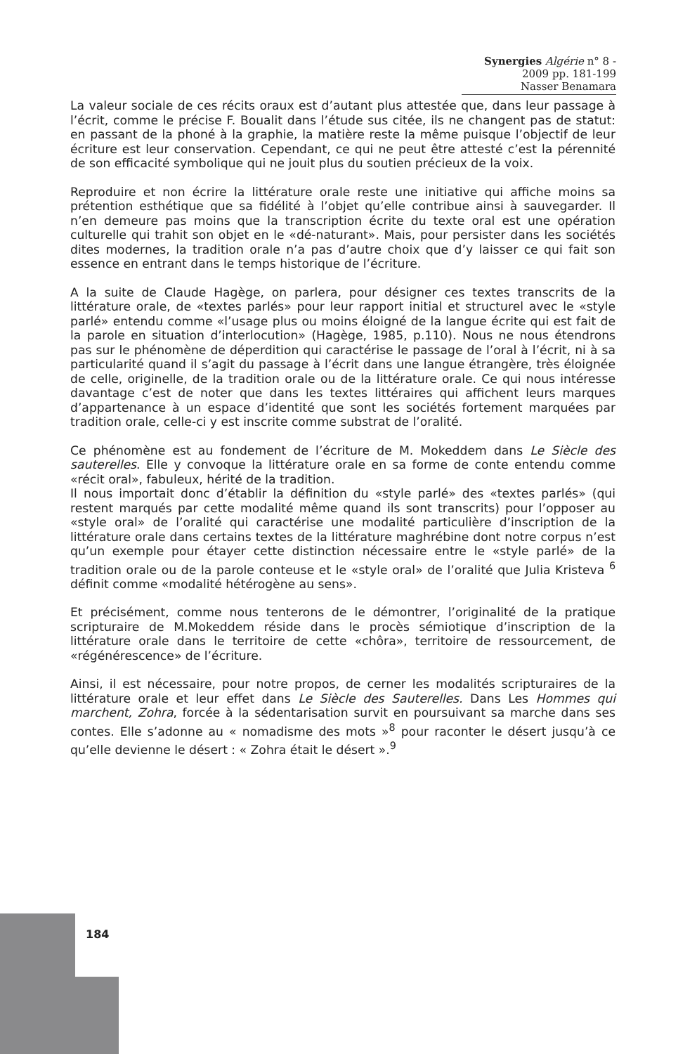Synergies Algérie n° 8 - 2009 pp. 181-199
Nasser Benamara
La valeur sociale de ces récits oraux est d’autant plus attestée que, dans leur passage à l’écrit, comme le précise F. Boualit dans l’étude sus citée, ils ne changent pas de statut: en passant de la phoné à la graphie, la matière reste la même puisque l’objectif de leur écriture est leur conservation. Cependant, ce qui ne peut être attesté c’est la pérennité de son efficacité symbolique qui ne jouit plus du soutien précieux de la voix.
Reproduire et non écrire la littérature orale reste une initiative qui affiche moins sa prétention esthétique que sa fidélité à l’objet qu’elle contribue ainsi à sauvegarder. Il n’en demeure pas moins que la transcription écrite du texte oral est une opération culturelle qui trahit son objet en le «dé-naturant». Mais, pour persister dans les sociétés dites modernes, la tradition orale n’a pas d’autre choix que d’y laisser ce qui fait son essence en entrant dans le temps historique de l’écriture.
A la suite de Claude Hagège, on parlera, pour désigner ces textes transcrits de la littérature orale, de «textes parlés» pour leur rapport initial et structurel avec le «style parlé» entendu comme «l’usage plus ou moins éloigné de la langue écrite qui est fait de la parole en situation d’interlocution» (Hagège, 1985, p.110). Nous ne nous étendrons pas sur le phénomène de déperdition qui caractérise le passage de l’oral à l’écrit, ni à sa particularité quand il s’agit du passage à l’écrit dans une langue étrangère, très éloignée de celle, originelle, de la tradition orale ou de la littérature orale. Ce qui nous intéresse davantage c’est de noter que dans les textes littéraires qui affichent leurs marques d’appartenance à un espace d’identité que sont les sociétés fortement marquées par tradition orale, celle-ci y est inscrite comme substrat de l’oralité.
Ce phénomène est au fondement de l’écriture de M. Mokeddem dans Le Siècle des sauterelles. Elle y convoque la littérature orale en sa forme de conte entendu comme «récit oral», fabuleux, hérité de la tradition.
Il nous importait donc d’établir la définition du «style parlé» des «textes parlés» (qui restent marqués par cette modalité même quand ils sont transcrits) pour l’opposer au «style oral» de l’oralité qui caractérise une modalité particulière d’inscription de la littérature orale dans certains textes de la littérature maghrébine dont notre corpus n’est qu’un exemple pour étayer cette distinction nécessaire entre le «style parlé» de la tradition orale ou de la parole conteuse et le «style oral» de l’oralité que Julia Kristeva <sup>6</sup> définit comme «modalité hétérogène au sens».
Et précisément, comme nous tenterons de le démontrer, l’originalité de la pratique scripturaire de M.Mokeddem réside dans le procès sémiotique d’inscription de la littérature orale dans le territoire de cette «chôra», territoire de ressourcement, de «régénérescence» de l’écriture.
Ainsi, il est nécessaire, pour notre propos, de cerner les modalités scripturaires de la littérature orale et leur effet dans Le Siècle des Sauterelles. Dans Les Hommes qui marchent, Zohra, forcée à la sédentarisation survit en poursuivant sa marche dans ses contes. Elle s’adonne au « nomadisme des mots »<sup>8</sup> pour raconter le désert jusqu’à ce qu’elle devienne le désert : « Zohra était le désert ».<sup>9</sup>
184